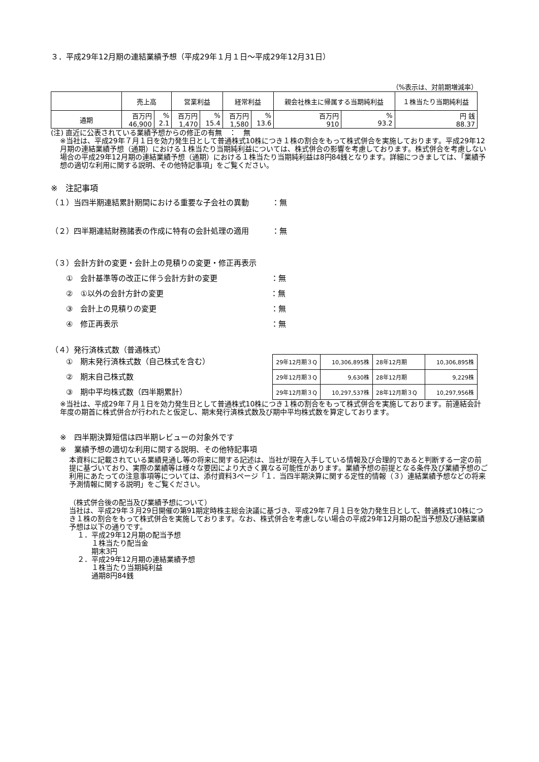３．平成29年12月期の連結業績予想（平成29年１月１日～平成29年12月31日）
（%表示は、対前期増減率）
| | 売上高 | | 営業利益 | | 経常利益 | | 親会社株主に帰属する当期純利益 | | １株当たり当期純利益 |
| --- | --- | --- | --- | --- | --- | --- | --- | --- | --- |
| 通期 | 百万円 46,900 | % 2.1 | 百万円 1,470 | % 15.4 | 百万円 1,580 | % 13.6 | 百万円 910 | % 93.2 | 円 銭 88.37 |
(注) 直近に公表されている業績予想からの修正の有無　：　無
※当社は、平成29年７月１日を効力発生日として普通株式10株につき１株の割合をもって株式併合を実施しております。平成29年12月期の連結業績予想（通期）における１株当たり当期純利益については、株式併合の影響を考慮しております。株式併合を考慮しない場合の平成29年12月期の連結業績予想（通期）における１株当たり当期純利益は8円84銭となります。詳細につきましては、「業績予想の適切な利用に関する説明、その他特記事項」をご覧ください。
※　注記事項
（１）当四半期連結累計期間における重要な子会社の異動　　　：無
（２）四半期連結財務諸表の作成に特有の会計処理の適用　　　：無
（３）会計方針の変更・会計上の見積りの変更・修正再表示
　　①　会計基準等の改正に伴う会計方針の変更　　　　　　　：無
　　②　①以外の会計方針の変更　　　　　　　　　　　　　　：無
　　③　会計上の見積りの変更　　　　　　　　　　　　　　　：無
　　④　修正再表示　　　　　　　　　　　　　　　　　　　　：無
（４）発行済株式数（普通株式）
　　①　期末発行済株式数（自己株式を含む）
　　②　期末自己株式数
　　③　期中平均株式数（四半期累計）
| 29年12月期３Q | 10,306,895株 | 28年12月期 | 10,306,895株 |
| 29年12月期３Q | 9,630株 | 28年12月期 | 9,229株 |
| 29年12月期３Q | 10,297,537株 | 28年12月期３Q | 10,297,956株 |
※当社は、平成29年７月１日を効力発生日として普通株式10株につき１株の割合をもって株式併合を実施しております。前連結会計年度の期首に株式併合が行われたと仮定し、期末発行済株式数及び期中平均株式数を算定しております。
※　四半期決算短信は四半期レビューの対象外です
※　業績予想の適切な利用に関する説明、その他特記事項
本資料に記載されている業績見通し等の将来に関する記述は、当社が現在入手している情報及び合理的であると判断する一定の前提に基づいており、実際の業績等は様々な要因により大きく異なる可能性があります。業績予想の前提となる条件及び業績予想のご利用にあたっての注意事項等については、添付資料3ページ「１．当四半期決算に関する定性的情報（３）連結業績予想などの将来予測情報に関する説明」をご覧ください。
（株式併合後の配当及び業績予想について）
当社は、平成29年３月29日開催の第91期定時株主総会決議に基づき、平成29年７月１日を効力発生日として、普通株式10株につき１株の割合をもって株式併合を実施しております。なお、株式併合を考慮しない場合の平成29年12月期の配当予想及び連結業績予想は以下の通りです。
１．平成29年12月期の配当予想
　　１株当たり配当金
　　期末3円
２．平成29年12月期の連結業績予想
　　１株当たり当期純利益
　　通期8円84銭